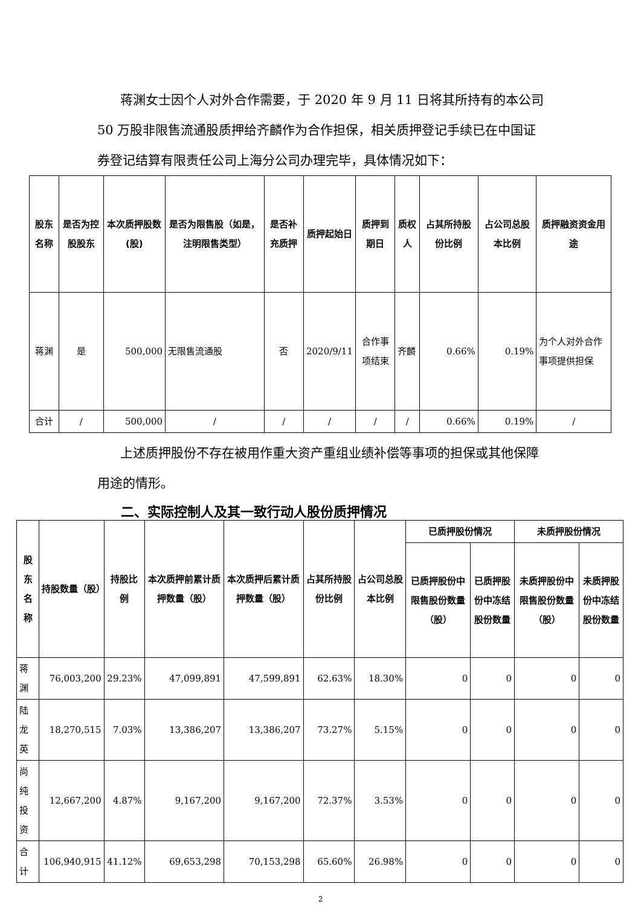蒋渊女士因个人对外合作需要，于 2020 年 9 月 11 日将其所持有的本公司 50 万股非限售流通股质押给齐麟作为合作担保，相关质押登记手续已在中国证券登记结算有限责任公司上海分公司办理完毕，具体情况如下：
| 股东名称 | 是否为控股股东 | 本次质押股数(股) | 是否为限售股（如是，注明限售类型） | 是否补充质押 | 质押起始日 | 质押到期日 | 质权人 | 占其所持股份比例 | 占公司总股本比例 | 质押融资资金用途 |
| --- | --- | --- | --- | --- | --- | --- | --- | --- | --- | --- |
| 蒋渊 | 是 | 500,000 | 无限售流通股 | 否 | 2020/9/11 | 合作事项结束 | 齐麟 | 0.66% | 0.19% | 为个人对外合作事项提供担保 |
| 合计 | / | 500,000 | / | / | / | / | / | 0.66% | 0.19% | / |
上述质押股份不存在被用作重大资产重组业绩补偿等事项的担保或其他保障用途的情形。
二、实际控制人及其一致行动人股份质押情况
| 股东名称 | 持股数量（股） | 持股比例 | 本次质押前累计质押数量（股） | 本次质押后累计质押数量（股） | 占其所持股份比例 | 占公司总股本比例 | 已质押股份情况 | | 未质押股份情况 | |
| --- | --- | --- | --- | --- | --- | --- | --- | --- | --- | --- |
| | | | | | | | 已质押股份中限售股份数量（股） | 已质押股份中冻结股份数量 | 未质押股份中限售股份数量（股） | 未质押股份中冻结股份数量 |
| 蒋渊 | 76,003,200 | 29.23% | 47,099,891 | 47,599,891 | 62.63% | 18.30% | 0 | 0 | 0 | 0 |
| 陆龙英 | 18,270,515 | 7.03% | 13,386,207 | 13,386,207 | 73.27% | 5.15% | 0 | 0 | 0 | 0 |
| 尚纯投资 | 12,667,200 | 4.87% | 9,167,200 | 9,167,200 | 72.37% | 3.53% | 0 | 0 | 0 | 0 |
| 合计 | 106,940,915 | 41.12% | 69,653,298 | 70,153,298 | 65.60% | 26.98% | 0 | 0 | 0 | 0 |
2